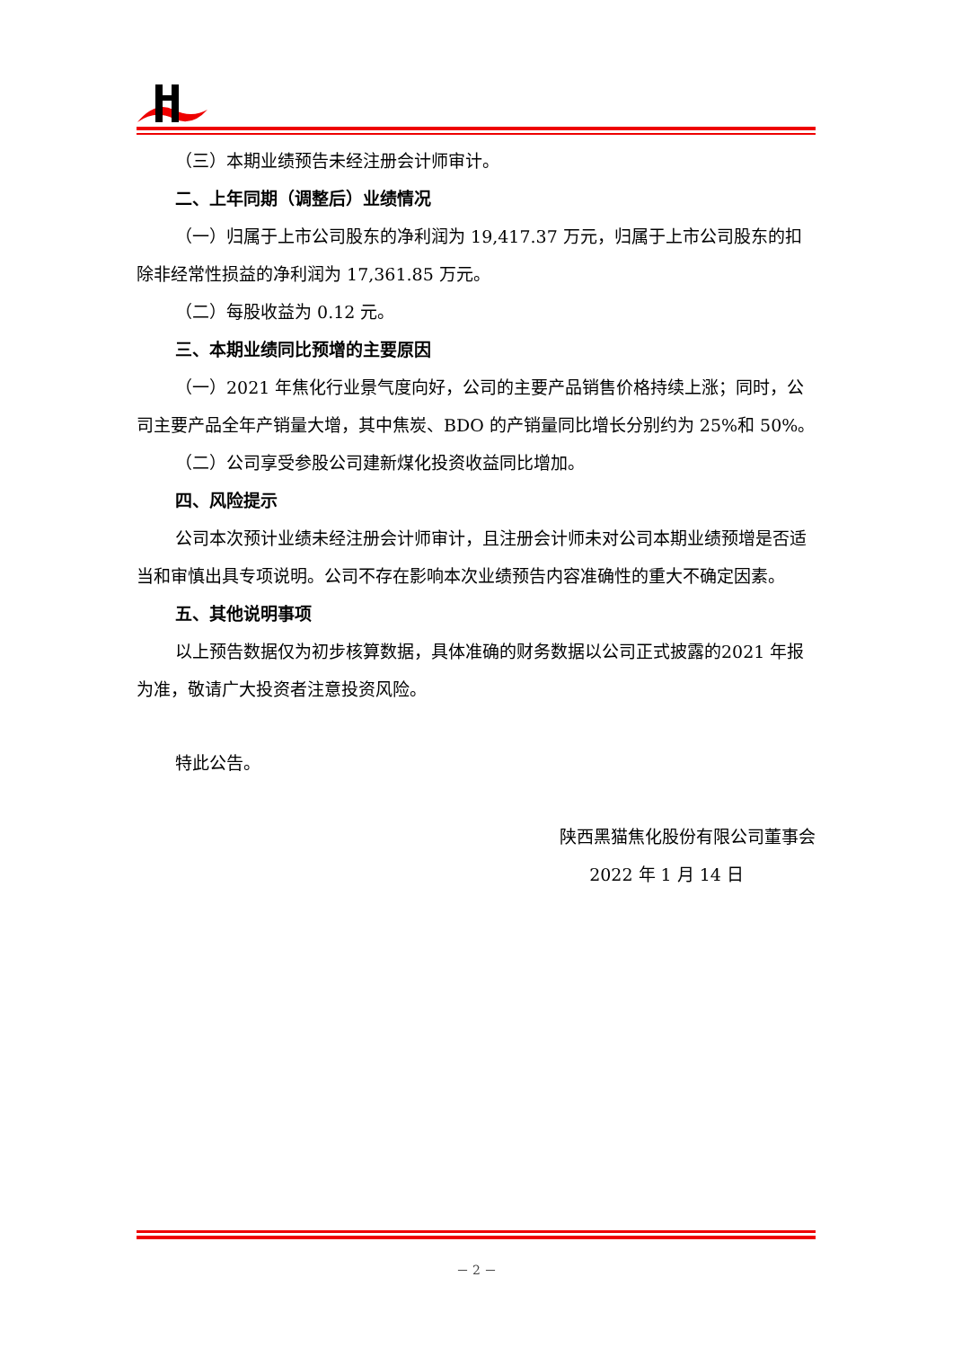（三）本期业绩预告未经注册会计师审计。
二、上年同期（调整后）业绩情况
（一）归属于上市公司股东的净利润为 19,417.37 万元，归属于上市公司股东的扣除非经常性损益的净利润为 17,361.85 万元。
（二）每股收益为 0.12 元。
三、本期业绩同比预增的主要原因
（一）2021 年焦化行业景气度向好，公司的主要产品销售价格持续上涨；同时，公司主要产品全年产销量大增，其中焦炭、BDO 的产销量同比增长分别约为 25%和 50%。
（二）公司享受参股公司建新煤化投资收益同比增加。
四、风险提示
公司本次预计业绩未经注册会计师审计，且注册会计师未对公司本期业绩预增是否适当和审慎出具专项说明。公司不存在影响本次业绩预告内容准确性的重大不确定因素。
五、其他说明事项
以上预告数据仅为初步核算数据，具体准确的财务数据以公司正式披露的2021 年报为准，敬请广大投资者注意投资风险。
特此公告。
陕西黑猫焦化股份有限公司董事会
2022 年 1 月 14 日
－ 2 －